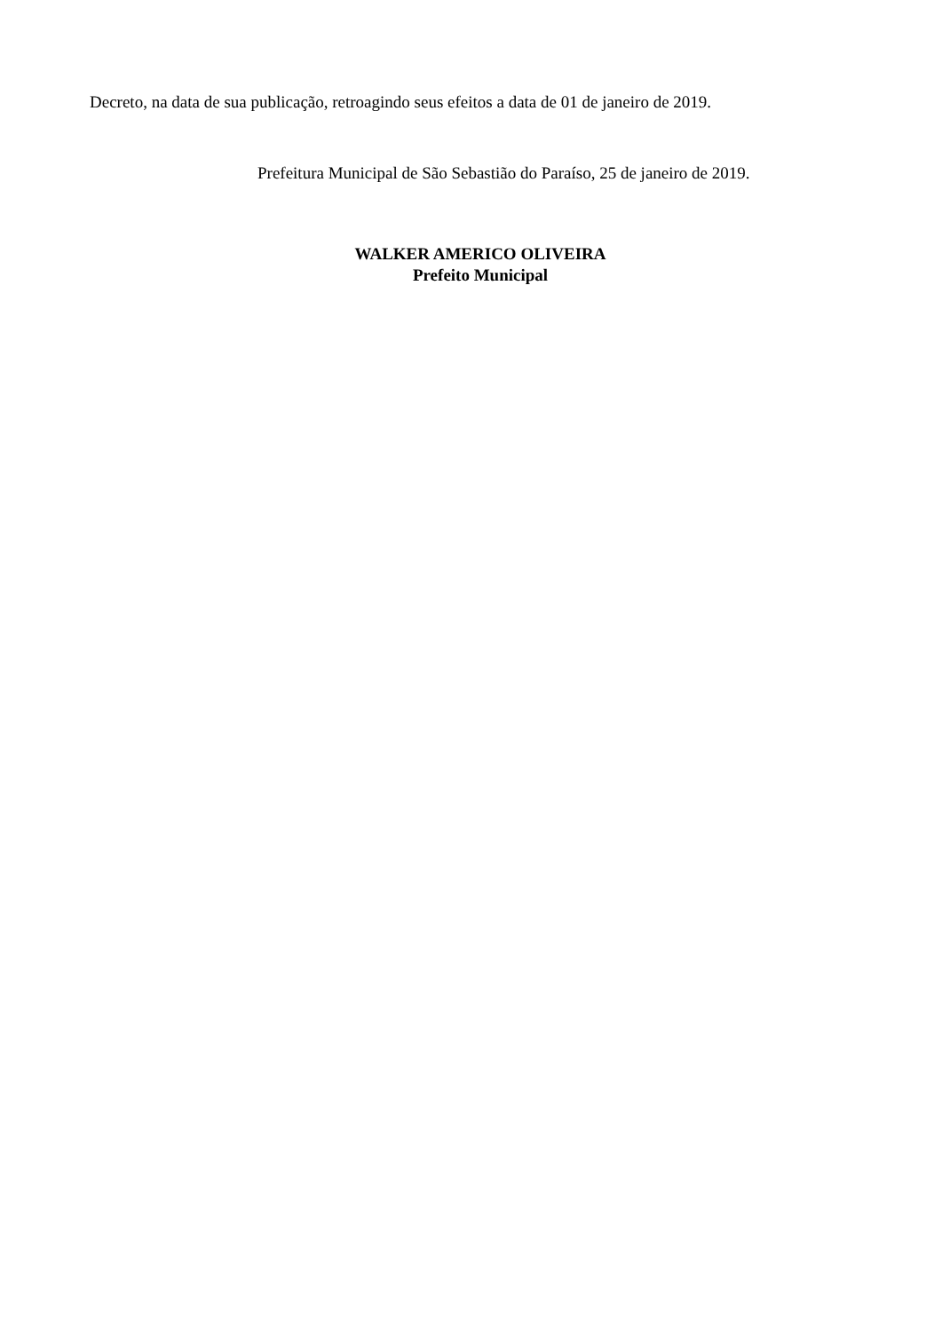Decreto, na data de sua publicação, retroagindo seus efeitos a data de 01 de janeiro de 2019.
Prefeitura Municipal de São Sebastião do Paraíso, 25 de janeiro de 2019.
WALKER AMERICO OLIVEIRA
Prefeito Municipal